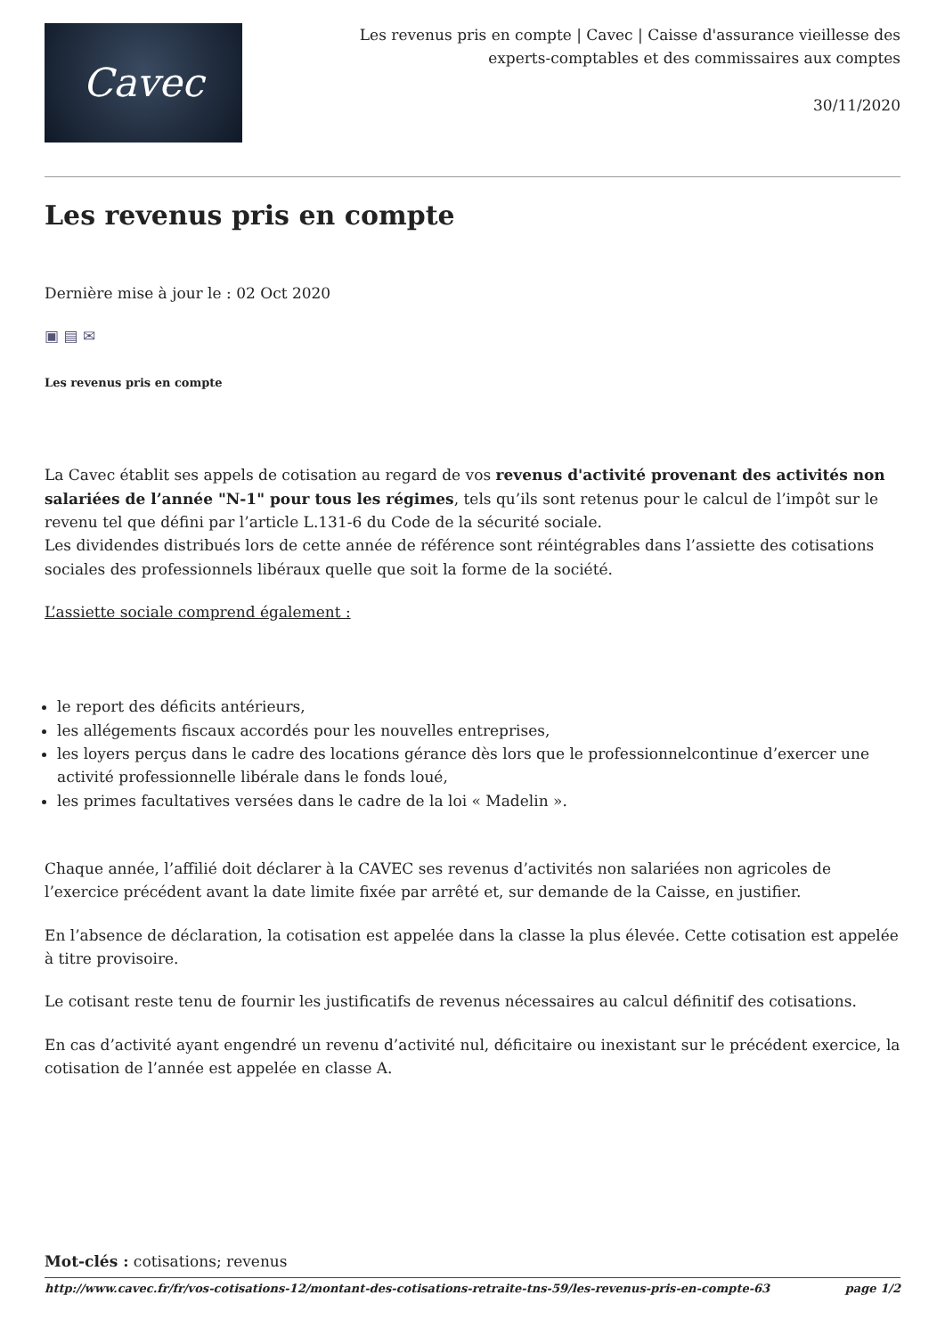Cavec
Les revenus pris en compte | Cavec | Caisse d'assurance vieillesse des
experts-comptables et des commissaires aux comptes
30/11/2020
Les revenus pris en compte
Dernière mise à jour le : 02 Oct 2020
▣ ▤ ✉
Les revenus pris en compte
La Cavec établit ses appels de cotisation au regard de vos revenus d'activité provenant des activités non salariées de l’année "N-1" pour tous les régimes, tels qu’ils sont retenus pour le calcul de l’impôt sur le revenu tel que défini par l’article L.131-6 du Code de la sécurité sociale.
Les dividendes distribués lors de cette année de référence sont réintégrables dans l’assiette des cotisations sociales des professionnels libéraux quelle que soit la forme de la société.
L’assiette sociale comprend également :
le report des déficits antérieurs,
les allégements fiscaux accordés pour les nouvelles entreprises,
les loyers perçus dans le cadre des locations gérance dès lors que le professionnelcontinue d’exercer une activité professionnelle libérale dans le fonds loué,
les primes facultatives versées dans le cadre de la loi « Madelin ».
Chaque année, l’affilié doit déclarer à la CAVEC ses revenus d’activités non salariées non agricoles de l’exercice précédent avant la date limite fixée par arrêté et, sur demande de la Caisse, en justifier.
En l’absence de déclaration, la cotisation est appelée dans la classe la plus élevée. Cette cotisation est appelée à titre provisoire.
Le cotisant reste tenu de fournir les justificatifs de revenus nécessaires au calcul définitif des cotisations.
En cas d’activité ayant engendré un revenu d’activité nul, déficitaire ou inexistant sur le précédent exercice, la cotisation de l’année est appelée en classe A.
Mot-clés : cotisations; revenus
http://www.cavec.fr/fr/vos-cotisations-12/montant-des-cotisations-retraite-tns-59/les-revenus-pris-en-compte-63 page 1/2